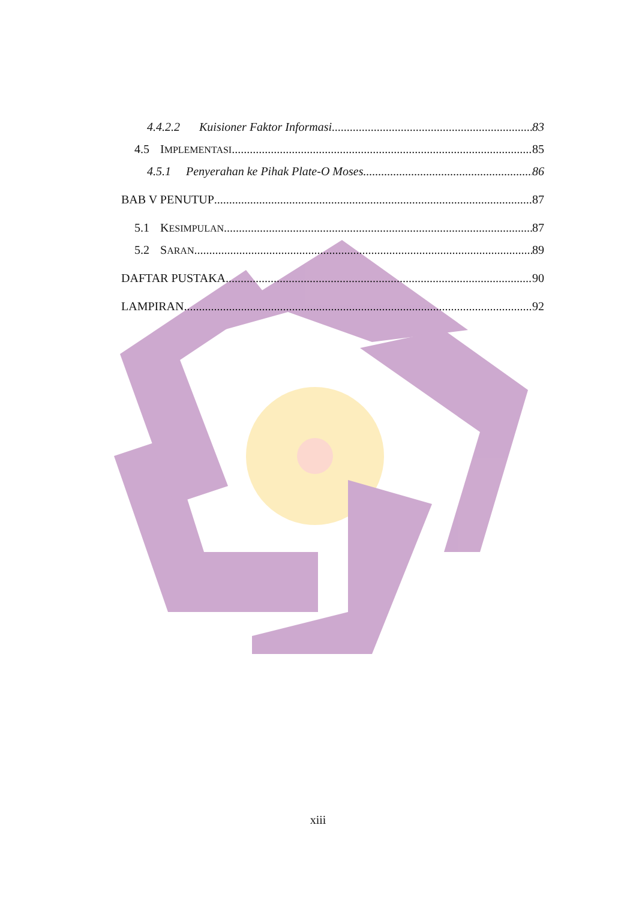4.4.2.2 Kuisioner Faktor Informasi 83
4.5 IMPLEMENTASI 85
4.5.1 Penyerahan ke Pihak Plate-O Moses 86
BAB V PENUTUP 87
5.1 KESIMPULAN 87
5.2 SARAN 89
DAFTAR PUSTAKA 90
LAMPIRAN 92
xiii